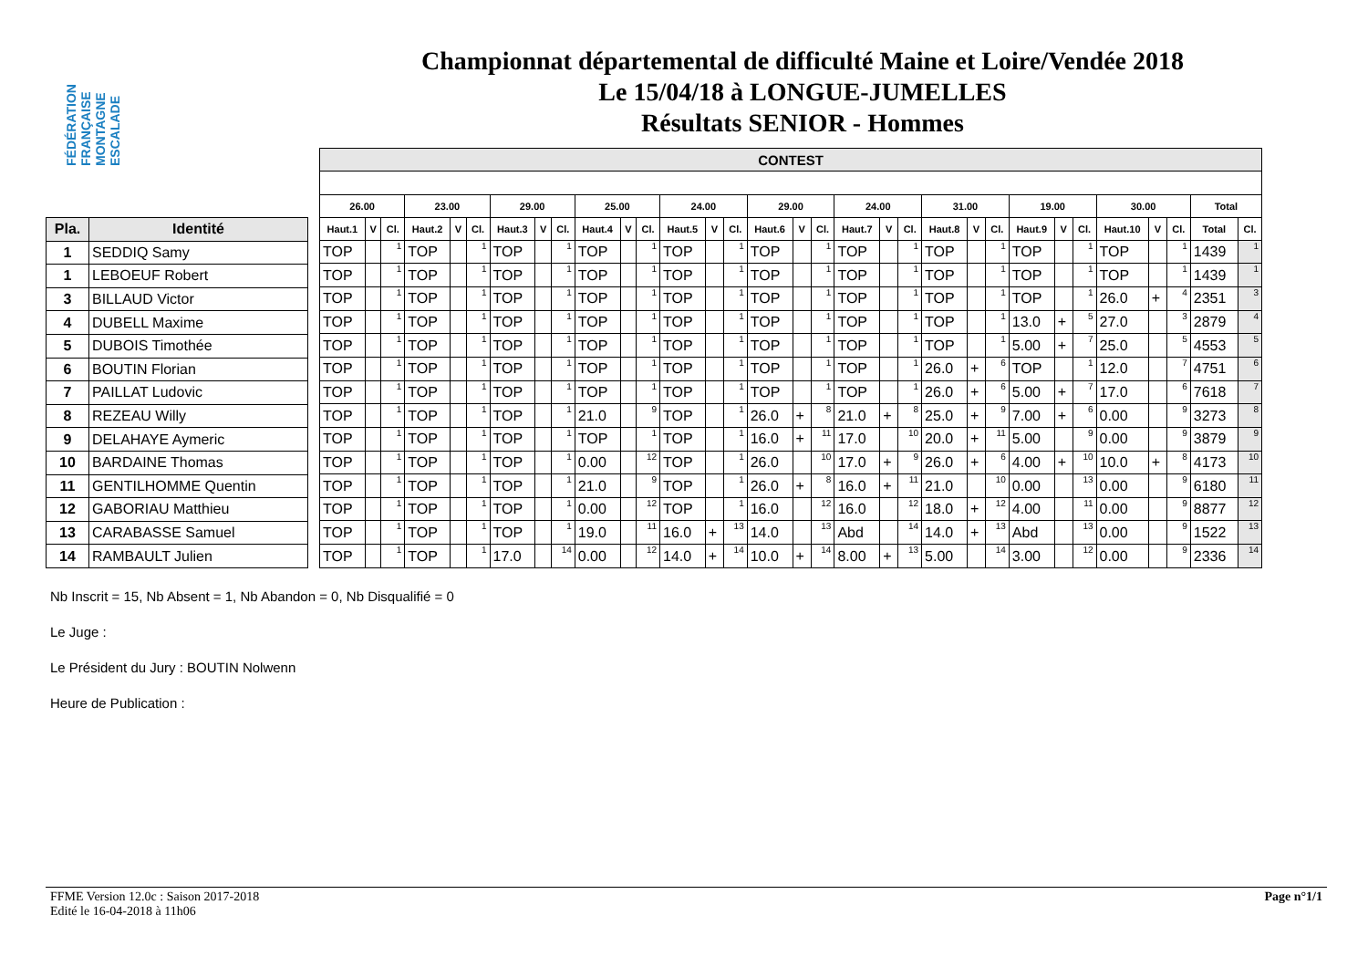FÉDÉRATION FRANÇAISE MONTAGNE ESCALADE
Championnat départemental de difficulté Maine et Loire/Vendée 2018
Le 15/04/18 à LONGUE-JUMELLES
Résultats SENIOR - Hommes
| Pla. | Identité |
| --- | --- |
| 1 | SEDDIQ Samy |
| 1 | LEBOEUF Robert |
| 3 | BILLAUD Victor |
| 4 | DUBELL Maxime |
| 5 | DUBOIS Timothée |
| 6 | BOUTIN Florian |
| 7 | PAILLAT Ludovic |
| 8 | REZEAU Willy |
| 9 | DELAHAYE Aymeric |
| 10 | BARDAINE Thomas |
| 11 | GENTILHOMME Quentin |
| 12 | GABORIAU Matthieu |
| 13 | CARABASSE Samuel |
| 14 | RAMBAULT Julien |
| CONTEST | | | | | | | | | | | | | | | | | | | | | | | | | | | | | | | |
| --- | --- | --- | --- | --- | --- | --- | --- | --- | --- | --- | --- | --- | --- | --- | --- | --- | --- | --- | --- | --- | --- | --- | --- | --- | --- | --- | --- | --- | --- | --- | --- |
| 26.00 | | | 23.00 | | | 29.00 | | | 25.00 | | | 24.00 | | | 29.00 | | | 24.00 | | | 31.00 | | | 19.00 | | | 30.00 | | | Total | |
| Haut.1 | V | Cl. | Haut.2 | V | Cl. | Haut.3 | V | Cl. | Haut.4 | V | Cl. | Haut.5 | V | Cl. | Haut.6 | V | Cl. | Haut.7 | V | Cl. | Haut.8 | V | Cl. | Haut.9 | V | Cl. | Haut.10 | V | Cl. | Total | Cl. |
| TOP | | 1 | TOP | | 1 | TOP | | 1 | TOP | | 1 | TOP | | 1 | TOP | | 1 | TOP | | 1 | TOP | | 1 | TOP | | 1 | TOP | | 1 | 1439 | 1 |
| TOP | | 1 | TOP | | 1 | TOP | | 1 | TOP | | 1 | TOP | | 1 | TOP | | 1 | TOP | | 1 | TOP | | 1 | TOP | | 1 | TOP | | 1 | 1439 | 1 |
| TOP | | 1 | TOP | | 1 | TOP | | 1 | TOP | | 1 | TOP | | 1 | TOP | | 1 | TOP | | 1 | TOP | | 1 | TOP | | 1 | 26.0 | + | 4 | 2351 | 3 |
| TOP | | 1 | TOP | | 1 | TOP | | 1 | TOP | | 1 | TOP | | 1 | TOP | | 1 | TOP | | 1 | TOP | | 1 | 13.0 | + | 5 | 27.0 | | 3 | 2879 | 4 |
| TOP | | 1 | TOP | | 1 | TOP | | 1 | TOP | | 1 | TOP | | 1 | TOP | | 1 | TOP | | 1 | TOP | | 1 | 5.00 | + | 7 | 25.0 | | 5 | 4553 | 5 |
| TOP | | 1 | TOP | | 1 | TOP | | 1 | TOP | | 1 | TOP | | 1 | TOP | | 1 | TOP | | 1 | 26.0 | + | 6 | TOP | | 1 | 12.0 | | 7 | 4751 | 6 |
| TOP | | 1 | TOP | | 1 | TOP | | 1 | TOP | | 1 | TOP | | 1 | TOP | | 1 | TOP | | 1 | 26.0 | + | 6 | 5.00 | + | 7 | 17.0 | | 6 | 7618 | 7 |
| TOP | | 1 | TOP | | 1 | TOP | | 1 | 21.0 | | 9 | TOP | | 1 | 26.0 | + | 8 | 21.0 | + | 8 | 25.0 | + | 9 | 7.00 | + | 6 | 0.00 | | 9 | 3273 | 8 |
| TOP | | 1 | TOP | | 1 | TOP | | 1 | TOP | | 1 | TOP | | 1 | 16.0 | + | 11 | 17.0 | | 10 | 20.0 | + | 11 | 5.00 | | 9 | 0.00 | | 9 | 3879 | 9 |
| TOP | | 1 | TOP | | 1 | TOP | | 1 | 0.00 | | 12 | TOP | | 1 | 26.0 | | 10 | 17.0 | + | 9 | 26.0 | + | 6 | 4.00 | + | 10 | 10.0 | + | 8 | 4173 | 10 |
| TOP | | 1 | TOP | | 1 | TOP | | 1 | 21.0 | | 9 | TOP | | 1 | 26.0 | + | 8 | 16.0 | + | 11 | 21.0 | | 10 | 0.00 | | 13 | 0.00 | | 9 | 6180 | 11 |
| TOP | | 1 | TOP | | 1 | TOP | | 1 | 0.00 | | 12 | TOP | | 1 | 16.0 | | 12 | 16.0 | | 12 | 18.0 | + | 12 | 4.00 | | 11 | 0.00 | | 9 | 8877 | 12 |
| TOP | | 1 | TOP | | 1 | TOP | | 1 | 19.0 | | 11 | 16.0 | + | 13 | 14.0 | | 13 | Abd | | 14 | 14.0 | + | 13 | Abd | | 13 | 0.00 | | 9 | 1522 | 13 |
| TOP | | 1 | TOP | | 1 | 17.0 | | 14 | 0.00 | | 12 | 14.0 | + | 14 | 10.0 | + | 14 | 8.00 | + | 13 | 5.00 | | 14 | 3.00 | | 12 | 0.00 | | 9 | 2336 | 14 |
Nb Inscrit = 15, Nb Absent = 1, Nb Abandon = 0, Nb Disqualifié = 0
Le Juge :
Le Président du Jury : BOUTIN Nolwenn
Heure de Publication :
FFME Version 12.0c : Saison 2017-2018
Edité le 16-04-2018 à 11h06
Page n°1/1